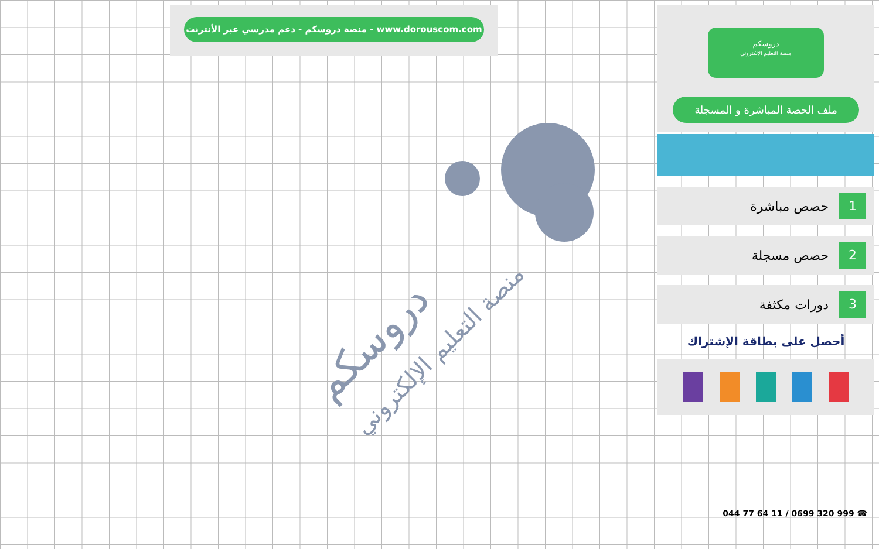منصة دروسكم - دعم مدرسي عبر الأنترنت - www.dorouscom.com
دروسكم
منصة التعليم الإلكتروني
دروسكم
منصة التعليم الإلكتروني
ملف الحصة المباشرة و المسجلة
1
حصص مباشرة
2
حصص مسجلة
3
دورات مكثفة
أحصل على بطاقة الإشتراك
044 77 64 11 / 0699 320 999 ☎